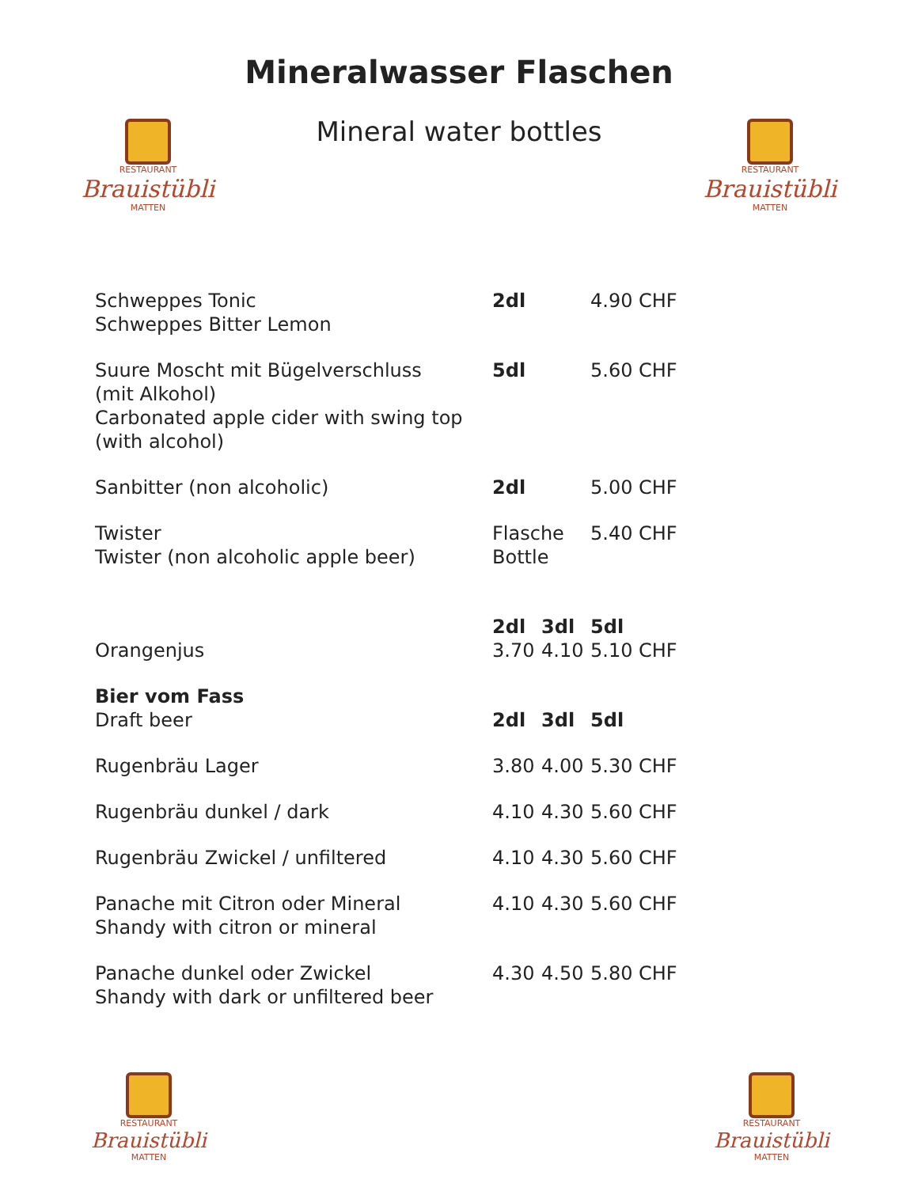Mineralwasser Flaschen
Mineral water bottles
RESTAURANT
Brauistübli
MATTEN
RESTAURANT
Brauistübli
MATTEN
| Schweppes Tonic Schweppes Bitter Lemon | 2dl | | 4.90 CHF |
| Suure Moscht mit Bügelverschluss (mit Alkohol) Carbonated apple cider with swing top (with alcohol) | 5dl | | 5.60 CHF |
| Sanbitter (non alcoholic) | 2dl | | 5.00 CHF |
| Twister Twister (non alcoholic apple beer) | Flasche Bottle | | 5.40 CHF |
| | 2dl | 3dl | 5dl |
| Orangenjus | 3.70 | 4.10 | 5.10 CHF |
| Bier vom Fass | | | |
| Draft beer | 2dl | 3dl | 5dl |
| Rugenbräu Lager | 3.80 | 4.00 | 5.30 CHF |
| Rugenbräu dunkel / dark | 4.10 | 4.30 | 5.60 CHF |
| Rugenbräu Zwickel / unfiltered | 4.10 | 4.30 | 5.60 CHF |
| Panache mit Citron oder Mineral Shandy with citron or mineral | 4.10 | 4.30 | 5.60 CHF |
| Panache dunkel oder Zwickel Shandy with dark or unfiltered beer | 4.30 | 4.50 | 5.80 CHF |
RESTAURANT
Brauistübli
MATTEN
RESTAURANT
Brauistübli
MATTEN